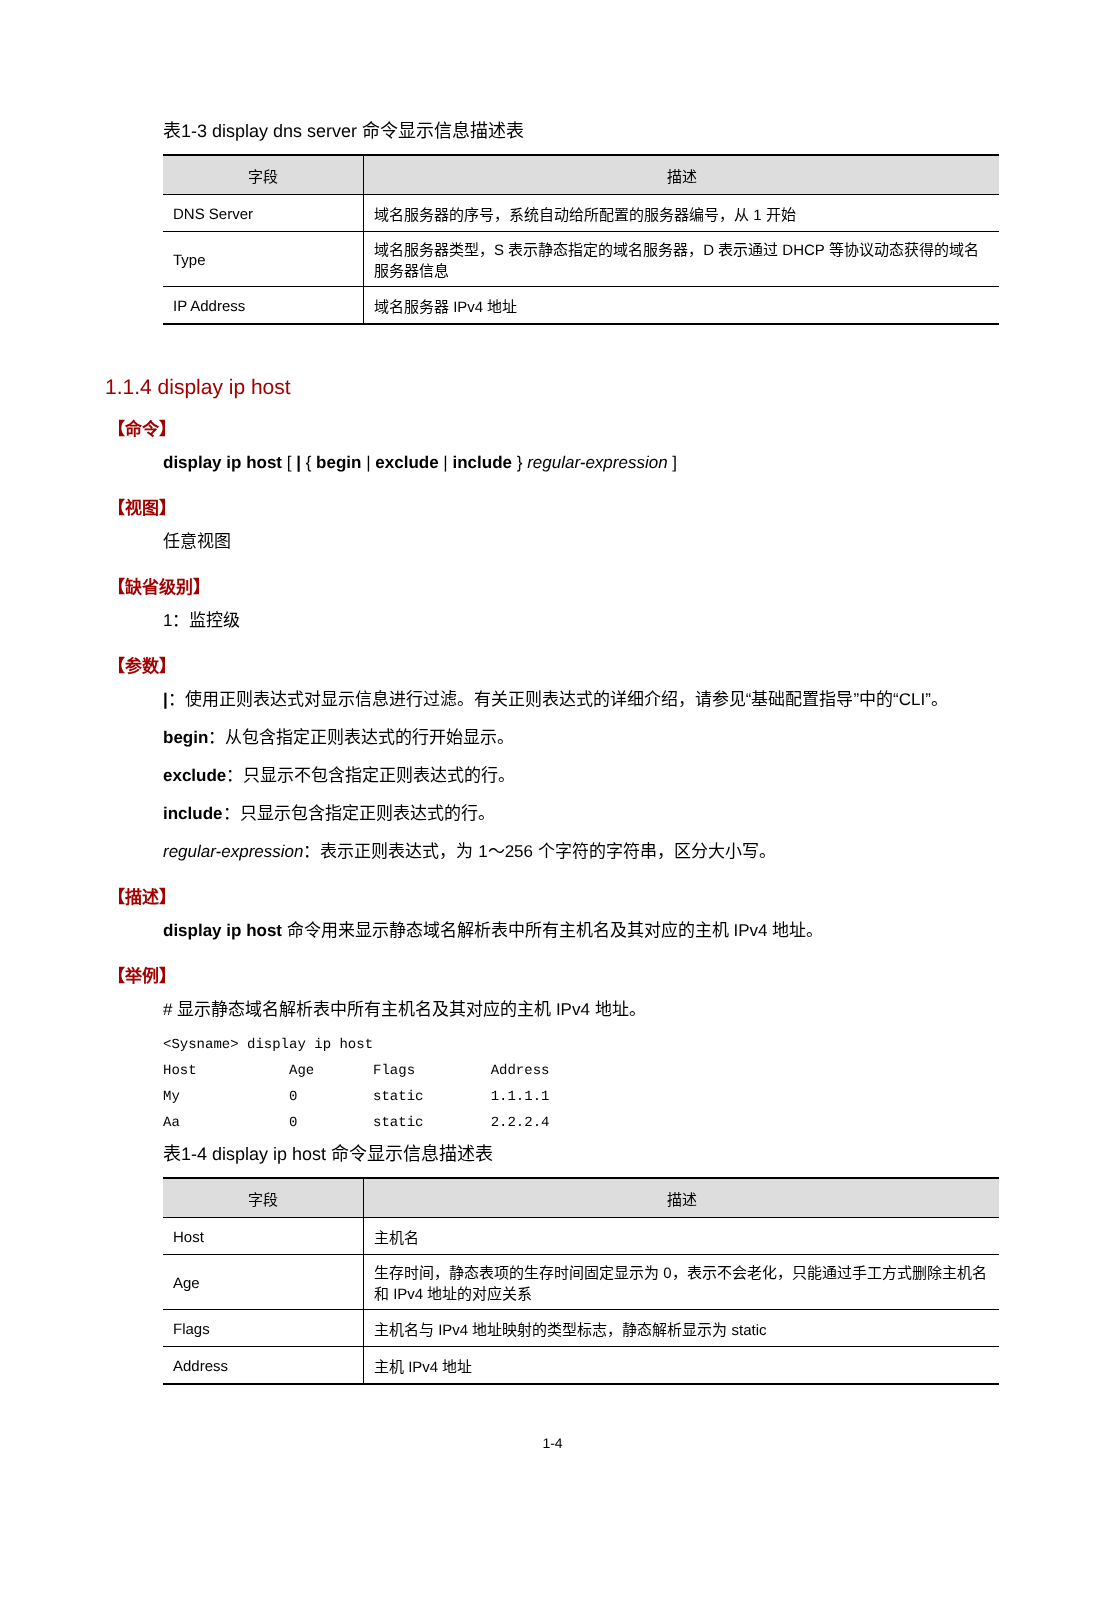表1-3 display dns server 命令显示信息描述表
| 字段 | 描述 |
| --- | --- |
| DNS Server | 域名服务器的序号，系统自动给所配置的服务器编号，从 1 开始 |
| Type | 域名服务器类型，S 表示静态指定的域名服务器，D 表示通过 DHCP 等协议动态获得的域名服务器信息 |
| IP Address | 域名服务器 IPv4 地址 |
1.1.4 display ip host
【命令】
display ip host [ | { begin | exclude | include } regular-expression ]
【视图】
任意视图
【缺省级别】
1：监控级
【参数】
|：使用正则表达式对显示信息进行过滤。有关正则表达式的详细介绍，请参见“基础配置指导”中的“CLI”。
begin：从包含指定正则表达式的行开始显示。
exclude：只显示不包含指定正则表达式的行。
include：只显示包含指定正则表达式的行。
regular-expression：表示正则表达式，为 1～256 个字符的字符串，区分大小写。
【描述】
display ip host 命令用来显示静态域名解析表中所有主机名及其对应的主机 IPv4 地址。
【举例】
# 显示静态域名解析表中所有主机名及其对应的主机 IPv4 地址。
<Sysname> display ip host
Host           Age       Flags         Address
My             0         static        1.1.1.1
Aa             0         static        2.2.2.4
表1-4 display ip host 命令显示信息描述表
| 字段 | 描述 |
| --- | --- |
| Host | 主机名 |
| Age | 生存时间，静态表项的生存时间固定显示为 0，表示不会老化，只能通过手工方式删除主机名和 IPv4 地址的对应关系 |
| Flags | 主机名与 IPv4 地址映射的类型标志，静态解析显示为 static |
| Address | 主机 IPv4 地址 |
1-4